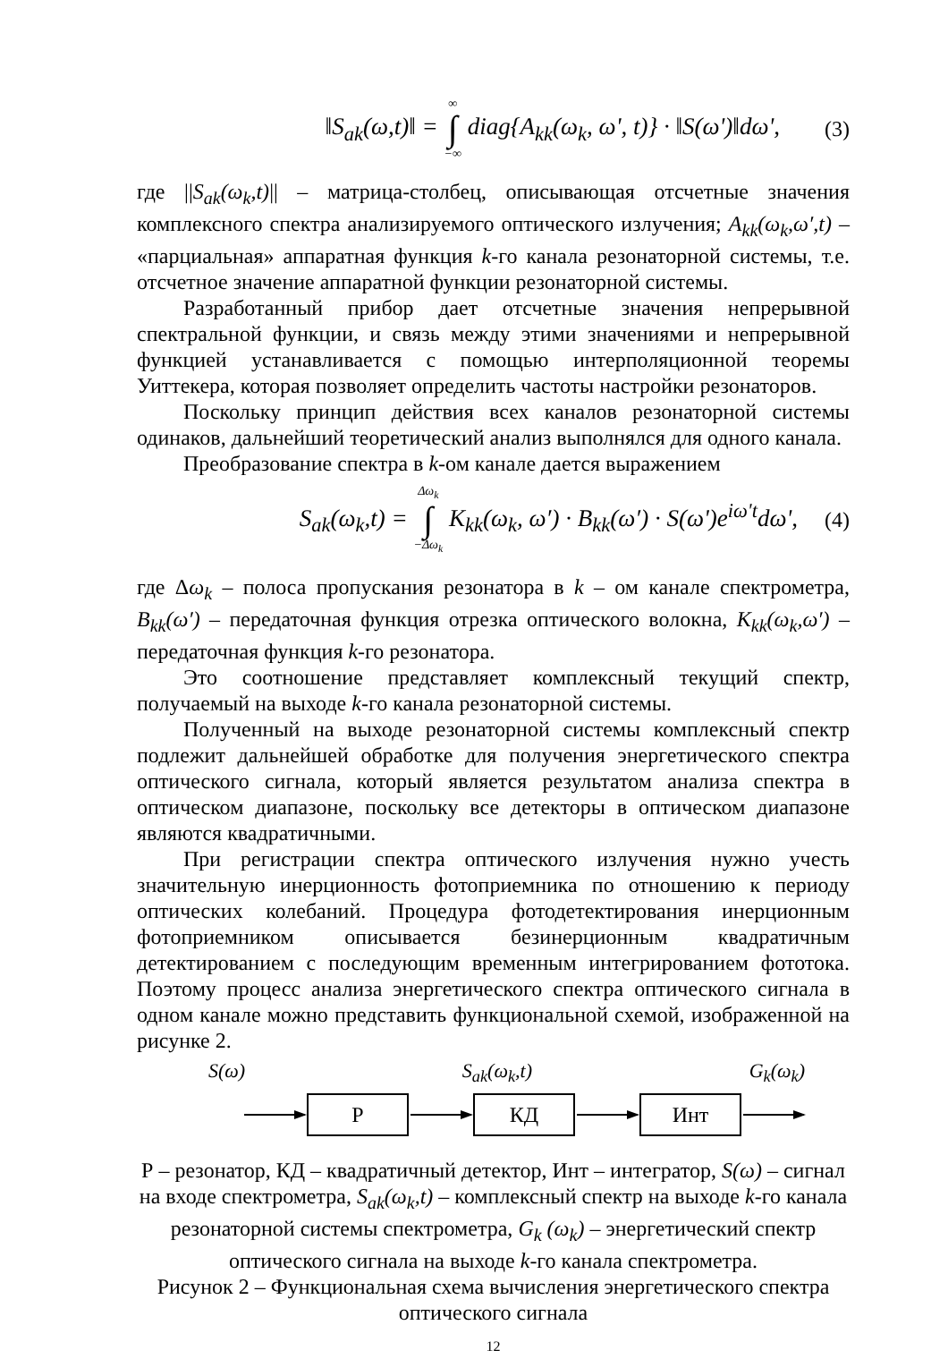‖S<sub>ak</sub>(ω,t)‖ = ∞ ∫ −∞ diag{A<sub>kk</sub>(ω<sub>k</sub>, ω', t)} · ‖S(ω')‖dω', (3)
где ||S<sub>ak</sub>(ω<sub>k</sub>,t)|| – матрица-столбец, описывающая отсчетные значения комплексного спектра анализируемого оптического излучения; A<sub>kk</sub>(ω<sub>k</sub>,ω′,t) – «парциальная» аппаратная функция k-го канала резонаторной системы, т.е. отсчетное значение аппаратной функции резонаторной системы.
Разработанный прибор дает отсчетные значения непрерывной спектральной функции, и связь между этими значениями и непрерывной функцией устанавливается с помощью интерполяционной теоремы Уиттекера, которая позволяет определить частоты настройки резонаторов.
Поскольку принцип действия всех каналов резонаторной системы одинаков, дальнейший теоретический анализ выполнялся для одного канала.
Преобразование спектра в k-ом канале дается выражением
S<sub>ak</sub>(ω<sub>k</sub>,t) = Δω<sub>k</sub> ∫ −Δω<sub>k</sub> K<sub>kk</sub>(ω<sub>k</sub>, ω′) · B<sub>kk</sub>(ω′) · S(ω')e<sup>iω't</sup>dω', (4)
где Δω<sub>k</sub> – полоса пропускания резонатора в k – ом канале спектрометра, B<sub>kk</sub>(ω′) – передаточная функция отрезка оптического волокна, K<sub>kk</sub>(ω<sub>k</sub>,ω′) – передаточная функция k-го резонатора.
Это соотношение представляет комплексный текущий спектр, получаемый на выходе k-го канала резонаторной системы.
Полученный на выходе резонаторной системы комплексный спектр подлежит дальнейшей обработке для получения энергетического спектра оптического сигнала, который является результатом анализа спектра в оптическом диапазоне, поскольку все детекторы в оптическом диапазоне являются квадратичными.
При регистрации спектра оптического излучения нужно учесть значительную инерционность фотоприемника по отношению к периоду оптических колебаний. Процедура фотодетектирования инерционным фотоприемником описывается безинерционным квадратичным детектированием с последующим временным интегрированием фототока. Поэтому процесс анализа энергетического спектра оптического сигнала в одном канале можно представить функциональной схемой, изображенной на рисунке 2.
S(ω) S<sub>ak</sub>(ω<sub>k</sub>,t) G<sub>k</sub>(ω<sub>k</sub>)
Р КД Инт
Р – резонатор, КД – квадратичный детектор, Инт – интегратор, S(ω) – сигнал на входе спектрометра, S<sub>ak</sub>(ω<sub>k</sub>,t) – комплексный спектр на выходе k-го канала резонаторной системы спектрометра, G<sub>k</sub> (ω<sub>k</sub>) – энергетический спектр оптического сигнала на выходе k-го канала спектрометра.
Рисунок 2 – Функциональная схема вычисления энергетического спектра оптического сигнала
12